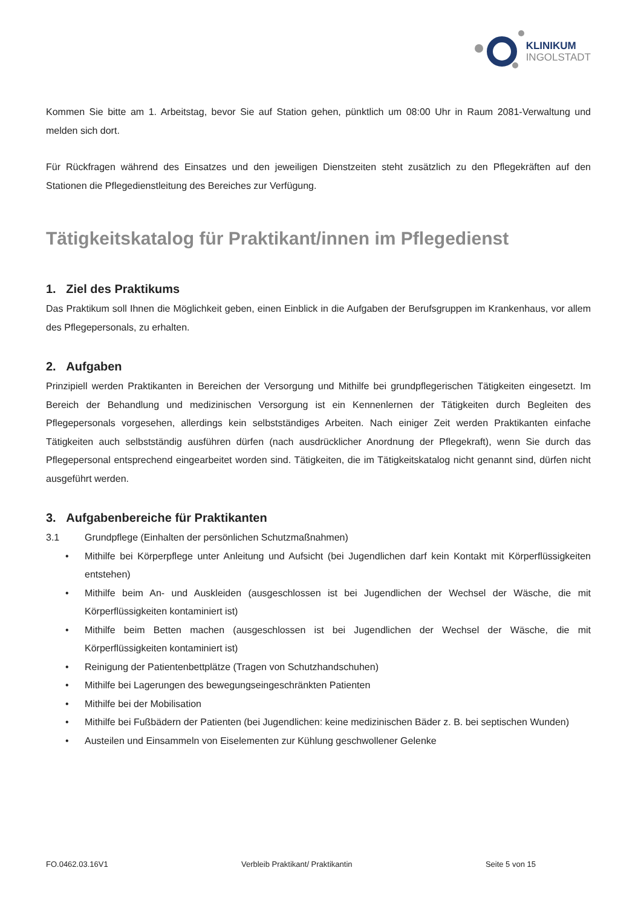KLINIKUM
INGOLSTADT
Kommen Sie bitte am 1. Arbeitstag, bevor Sie auf Station gehen, pünktlich um 08:00 Uhr in Raum 2081-Verwaltung und melden sich dort.
Für Rückfragen während des Einsatzes und den jeweiligen Dienstzeiten steht zusätzlich zu den Pflegekräften auf den Stationen die Pflegedienstleitung des Bereiches zur Verfügung.
Tätigkeitskatalog für Praktikant/innen im Pflegedienst
1. Ziel des Praktikums
Das Praktikum soll Ihnen die Möglichkeit geben, einen Einblick in die Aufgaben der Berufsgruppen im Krankenhaus, vor allem des Pflegepersonals, zu erhalten.
2. Aufgaben
Prinzipiell werden Praktikanten in Bereichen der Versorgung und Mithilfe bei grundpflegerischen Tätigkeiten eingesetzt. Im Bereich der Behandlung und medizinischen Versorgung ist ein Kennenlernen der Tätigkeiten durch Begleiten des Pflegepersonals vorgesehen, allerdings kein selbstständiges Arbeiten. Nach einiger Zeit werden Praktikanten einfache Tätigkeiten auch selbstständig ausführen dürfen (nach ausdrücklicher Anordnung der Pflegekraft), wenn Sie durch das Pflegepersonal entsprechend eingearbeitet worden sind. Tätigkeiten, die im Tätigkeitskatalog nicht genannt sind, dürfen nicht ausgeführt werden.
3. Aufgabenbereiche für Praktikanten
3.1 Grundpflege (Einhalten der persönlichen Schutzmaßnahmen)
• Mithilfe bei Körperpflege unter Anleitung und Aufsicht (bei Jugendlichen darf kein Kontakt mit Körperflüssigkeiten entstehen)
• Mithilfe beim An- und Auskleiden (ausgeschlossen ist bei Jugendlichen der Wechsel der Wäsche, die mit Körperflüssigkeiten kontaminiert ist)
• Mithilfe beim Betten machen (ausgeschlossen ist bei Jugendlichen der Wechsel der Wäsche, die mit Körperflüssigkeiten kontaminiert ist)
• Reinigung der Patientenbettplätze (Tragen von Schutzhandschuhen)
• Mithilfe bei Lagerungen des bewegungseingeschränkten Patienten
• Mithilfe bei der Mobilisation
• Mithilfe bei Fußbädern der Patienten (bei Jugendlichen: keine medizinischen Bäder z. B. bei septischen Wunden)
• Austeilen und Einsammeln von Eiselementen zur Kühlung geschwollener Gelenke
FO.0462.03.16V1 Verbleib Praktikant/ Praktikantin Seite 5 von 15